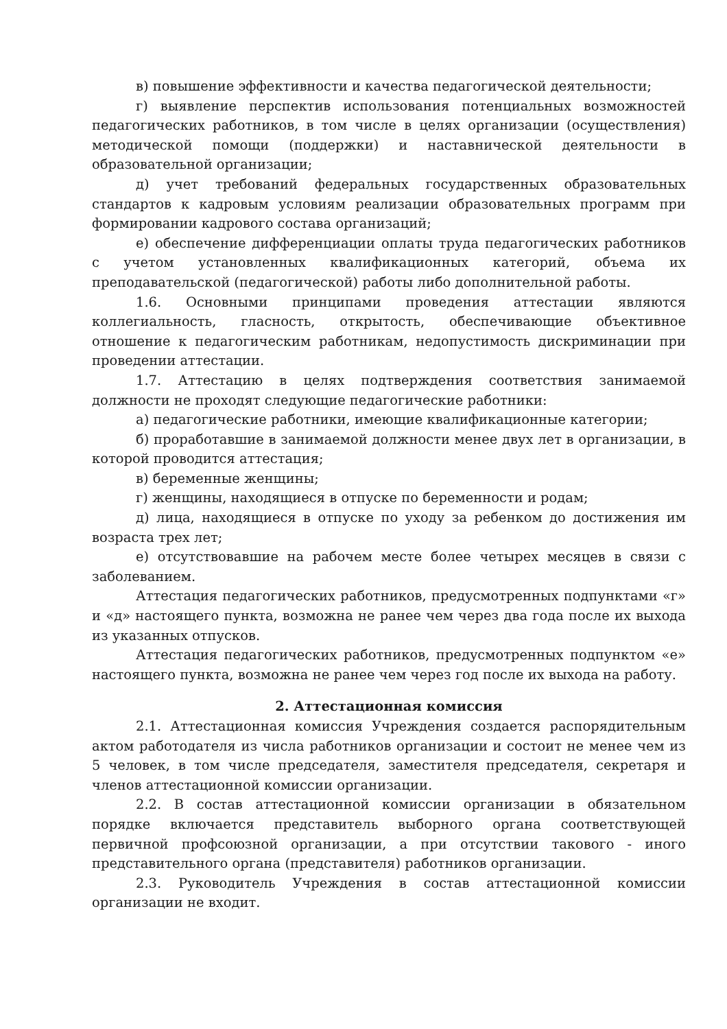в) повышение эффективности и качества педагогической деятельности;
г) выявление перспектив использования потенциальных возможностей педагогических работников, в том числе в целях организации (осуществления) методической помощи (поддержки) и наставнической деятельности в образовательной организации;
д) учет требований федеральных государственных образовательных стандартов к кадровым условиям реализации образовательных программ при формировании кадрового состава организаций;
е) обеспечение дифференциации оплаты труда педагогических работников с учетом установленных квалификационных категорий, объема их преподавательской (педагогической) работы либо дополнительной работы.
1.6. Основными принципами проведения аттестации являются коллегиальность, гласность, открытость, обеспечивающие объективное отношение к педагогическим работникам, недопустимость дискриминации при проведении аттестации.
1.7. Аттестацию в целях подтверждения соответствия занимаемой должности не проходят следующие педагогические работники:
а) педагогические работники, имеющие квалификационные категории;
б) проработавшие в занимаемой должности менее двух лет в организации, в которой проводится аттестация;
в) беременные женщины;
г) женщины, находящиеся в отпуске по беременности и родам;
д) лица, находящиеся в отпуске по уходу за ребенком до достижения им возраста трех лет;
е) отсутствовавшие на рабочем месте более четырех месяцев в связи с заболеванием.
Аттестация педагогических работников, предусмотренных подпунктами «г» и «д» настоящего пункта, возможна не ранее чем через два года после их выхода из указанных отпусков.
Аттестация педагогических работников, предусмотренных подпунктом «е» настоящего пункта, возможна не ранее чем через год после их выхода на работу.
2. Аттестационная комиссия
2.1. Аттестационная комиссия Учреждения создается распорядительным актом работодателя из числа работников организации и состоит не менее чем из 5 человек, в том числе председателя, заместителя председателя, секретаря и членов аттестационной комиссии организации.
2.2. В состав аттестационной комиссии организации в обязательном порядке включается представитель выборного органа соответствующей первичной профсоюзной организации, а при отсутствии такового - иного представительного органа (представителя) работников организации.
2.3. Руководитель Учреждения в состав аттестационной комиссии организации не входит.